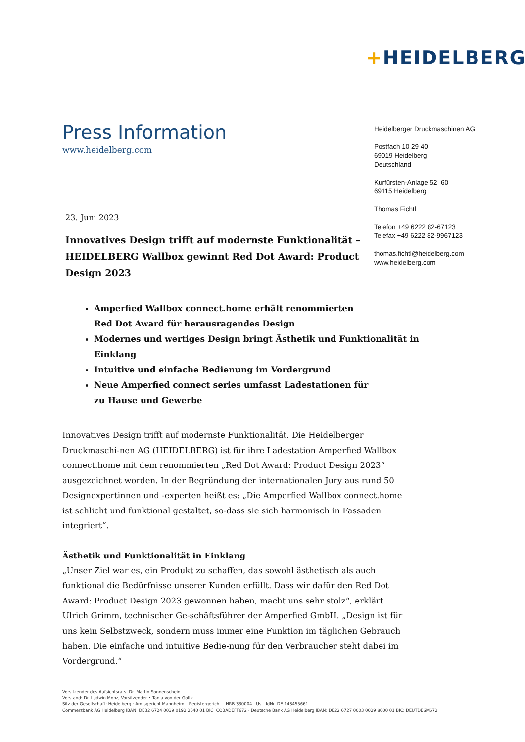+HEIDELBERG
Press Information
www.heidelberg.com
Heidelberger Druckmaschinen AG
Postfach 10 29 40
69019 Heidelberg
Deutschland
Kurfürsten-Anlage 52–60
69115 Heidelberg
Thomas Fichtl
Telefon +49 6222 82-67123
Telefax +49 6222 82-9967123
thomas.fichtl@heidelberg.com
www.heidelberg.com
23. Juni 2023
Innovatives Design trifft auf modernste Funktionalität – HEIDELBERG Wallbox gewinnt Red Dot Award: Product Design 2023
Amperfied Wallbox connect.home erhält renommierten
Red Dot Award für herausragendes Design
Modernes und wertiges Design bringt Ästhetik und Funktionalität in Einklang
Intuitive und einfache Bedienung im Vordergrund
Neue Amperfied connect series umfasst Ladestationen für
zu Hause und Gewerbe
Innovatives Design trifft auf modernste Funktionalität. Die Heidelberger Druckmaschi-nen AG (HEIDELBERG) ist für ihre Ladestation Amperfied Wallbox connect.home mit dem renommierten „Red Dot Award: Product Design 2023“ ausgezeichnet worden. In der Begründung der internationalen Jury aus rund 50 Designexpertinnen und -experten heißt es: „Die Amperfied Wallbox connect.home ist schlicht und funktional gestaltet, so-dass sie sich harmonisch in Fassaden integriert“.
Ästhetik und Funktionalität in Einklang
„Unser Ziel war es, ein Produkt zu schaffen, das sowohl ästhetisch als auch funktional die Bedürfnisse unserer Kunden erfüllt. Dass wir dafür den Red Dot Award: Product Design 2023 gewonnen haben, macht uns sehr stolz“, erklärt Ulrich Grimm, technischer Ge-schäftsführer der Amperfied GmbH. „Design ist für uns kein Selbstzweck, sondern muss immer eine Funktion im täglichen Gebrauch haben. Die einfache und intuitive Bedie-nung für den Verbraucher steht dabei im Vordergrund.“
Vorsitzender des Aufsichtsrats: Dr. Martin Sonnenschein
Vorstand: Dr. Ludwin Monz, Vorsitzender • Tania von der Goltz
Sitz der Gesellschaft: Heidelberg · Amtsgericht Mannheim – Registergericht – HRB 330004 · Ust.-IdNr. DE 143455661
Commerzbank AG Heidelberg IBAN: DE32 6724 0039 0192 2640 01 BIC: COBADEFF672 · Deutsche Bank AG Heidelberg IBAN: DE22 6727 0003 0029 8000 01 BIC: DEUTDESM672